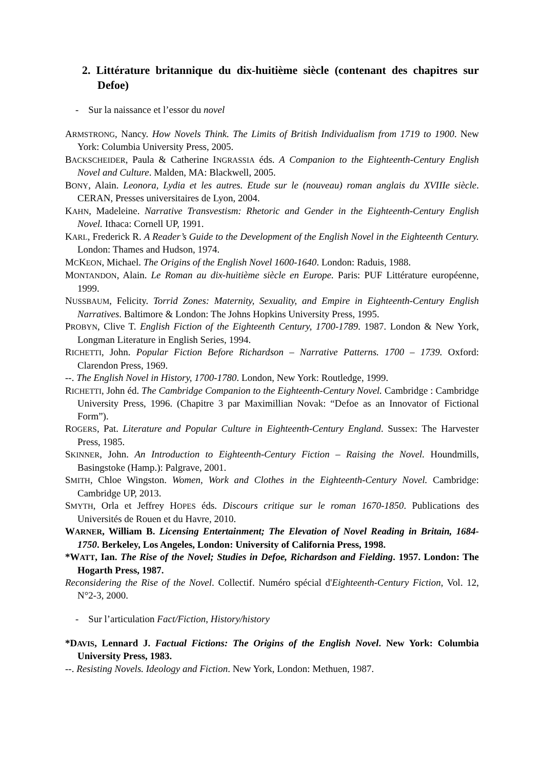2. Littérature britannique du dix-huitième siècle (contenant des chapitres sur Defoe)
- Sur la naissance et l’essor du novel
ARMSTRONG, Nancy. How Novels Think. The Limits of British Individualism from 1719 to 1900. New York: Columbia University Press, 2005.
BACKSCHEIDER, Paula & Catherine INGRASSIA éds. A Companion to the Eighteenth-Century English Novel and Culture. Malden, MA: Blackwell, 2005.
BONY, Alain. Leonora, Lydia et les autres. Etude sur le (nouveau) roman anglais du XVIIIe siècle. CERAN, Presses universitaires de Lyon, 2004.
KAHN, Madeleine. Narrative Transvestism: Rhetoric and Gender in the Eighteenth-Century English Novel. Ithaca: Cornell UP, 1991.
KARL, Frederick R. A Reader’s Guide to the Development of the English Novel in the Eighteenth Century. London: Thames and Hudson, 1974.
MCKEON, Michael. The Origins of the English Novel 1600-1640. London: Raduis, 1988.
MONTANDON, Alain. Le Roman au dix-huitième siècle en Europe. Paris: PUF Littérature européenne, 1999.
NUSSBAUM, Felicity. Torrid Zones: Maternity, Sexuality, and Empire in Eighteenth-Century English Narratives. Baltimore & London: The Johns Hopkins University Press, 1995.
PROBYN, Clive T. English Fiction of the Eighteenth Century, 1700-1789. 1987. London & New York, Longman Literature in English Series, 1994.
RICHETTI, John. Popular Fiction Before Richardson – Narrative Patterns. 1700 – 1739. Oxford: Clarendon Press, 1969.
--. The English Novel in History, 1700-1780. London, New York: Routledge, 1999.
RICHETTI, John éd. The Cambridge Companion to the Eighteenth-Century Novel. Cambridge : Cambridge University Press, 1996. (Chapitre 3 par Maximillian Novak: “Defoe as an Innovator of Fictional Form”).
ROGERS, Pat. Literature and Popular Culture in Eighteenth-Century England. Sussex: The Harvester Press, 1985.
SKINNER, John. An Introduction to Eighteenth-Century Fiction – Raising the Novel. Houndmills, Basingstoke (Hamp.): Palgrave, 2001.
SMITH, Chloe Wingston. Women, Work and Clothes in the Eighteenth-Century Novel. Cambridge: Cambridge UP, 2013.
SMYTH, Orla et Jeffrey HOPES éds. Discours critique sur le roman 1670-1850. Publications des Universités de Rouen et du Havre, 2010.
WARNER, William B. Licensing Entertainment; The Elevation of Novel Reading in Britain, 1684-1750. Berkeley, Los Angeles, London: University of California Press, 1998.
*WATT, Ian. The Rise of the Novel; Studies in Defoe, Richardson and Fielding. 1957. London: The Hogarth Press, 1987.
Reconsidering the Rise of the Novel. Collectif. Numéro spécial d'Eighteenth-Century Fiction, Vol. 12, N°2-3, 2000.
- Sur l’articulation Fact/Fiction, History/history
*DAVIS, Lennard J. Factual Fictions: The Origins of the English Novel. New York: Columbia University Press, 1983.
--. Resisting Novels. Ideology and Fiction. New York, London: Methuen, 1987.